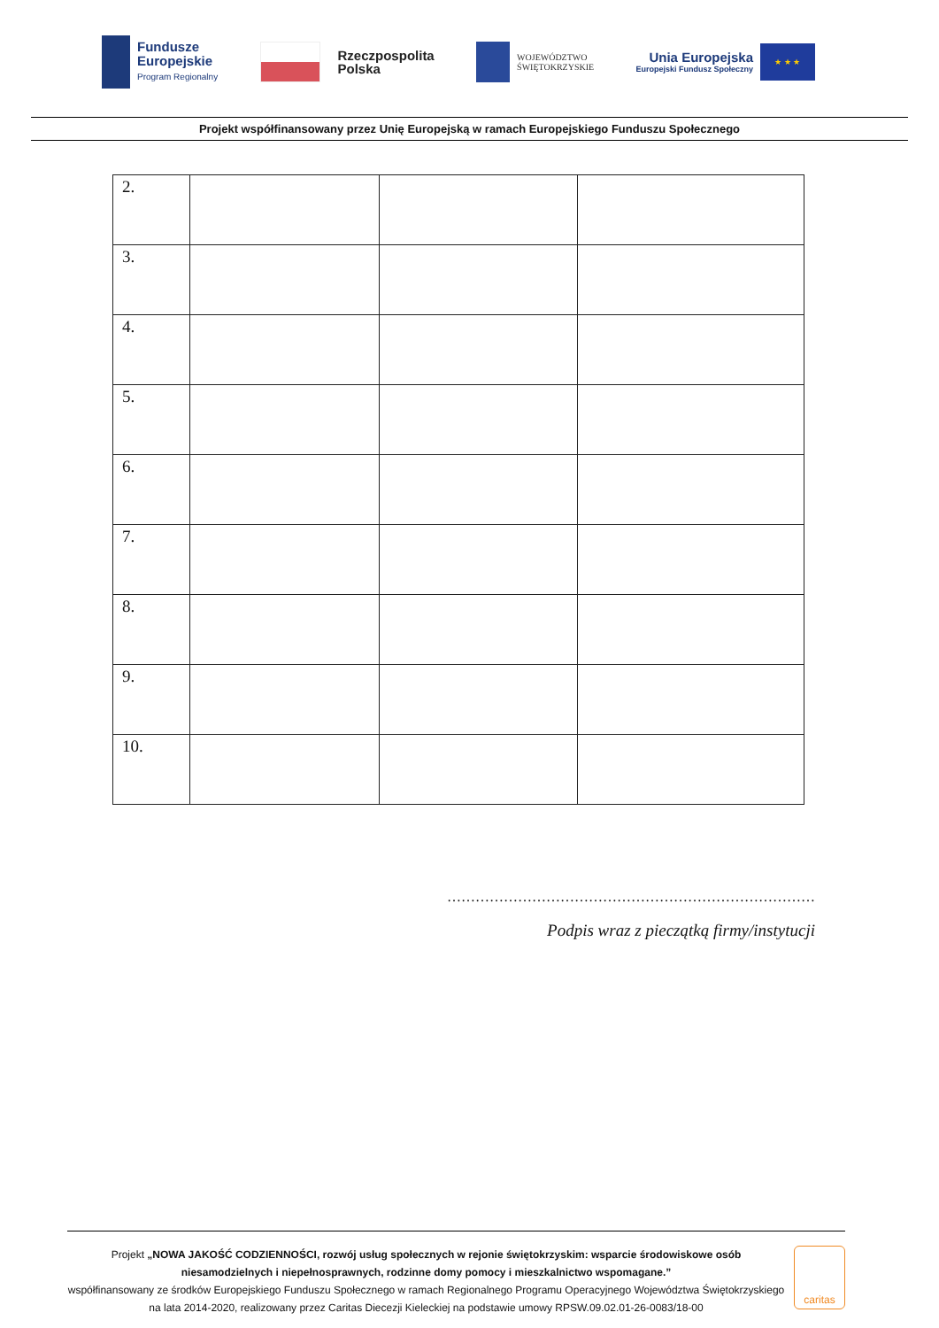Fundusze
Europejskie
Program Regionalny
Rzeczpospolita
Polska
WOJEWÓDZTWO
ŚWIĘTOKRZYSKIE
Unia Europejska
Europejski Fundusz Społeczny
★ ★ ★
Projekt współfinansowany przez Unię Europejską w ramach Europejskiego Funduszu Społecznego
| 2. | | | |
| 3. | | | |
| 4. | | | |
| 5. | | | |
| 6. | | | |
| 7. | | | |
| 8. | | | |
| 9. | | | |
| 10. | | | |
……………………………………………………………………
Podpis wraz z pieczątką firmy/instytucji
Projekt „NOWA JAKOŚĆ CODZIENNOŚCI, rozwój usług społecznych w rejonie świętokrzyskim: wsparcie środowiskowe osób niesamodzielnych i niepełnosprawnych, rodzinne domy pomocy i mieszkalnictwo wspomagane.”
współfinansowany ze środków Europejskiego Funduszu Społecznego w ramach Regionalnego Programu Operacyjnego Województwa Świętokrzyskiego na lata 2014-2020, realizowany przez Caritas Diecezji Kieleckiej na podstawie umowy RPSW.09.02.01-26-0083/18-00
caritas